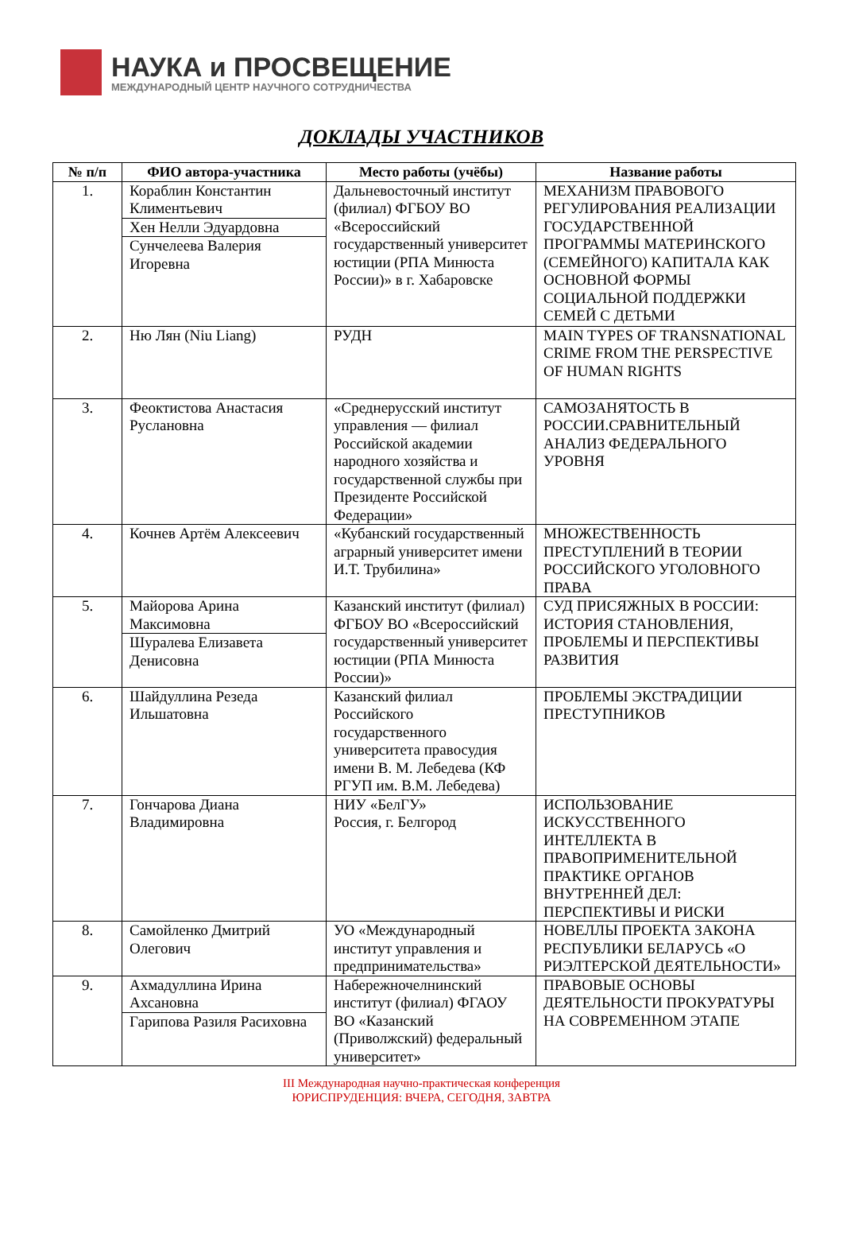НАУКА и ПРОСВЕЩЕНИЕ
МЕЖДУНАРОДНЫЙ ЦЕНТР НАУЧНОГО СОТРУДНИЧЕСТВА
ДОКЛАДЫ УЧАСТНИКОВ
| № п/п | ФИО автора-участника | Место работы (учёбы) | Название работы |
| --- | --- | --- | --- |
| 1. | Кораблин Константин Климентьевич Хен Нелли Эдуардовна Сунчелеева Валерия Игоревна | Дальневосточный институт (филиал) ФГБОУ ВО «Всероссийский государственный университет юстиции (РПА Минюста России)» в г. Хабаровске | МЕХАНИЗМ ПРАВОВОГО РЕГУЛИРОВАНИЯ РЕАЛИЗАЦИИ ГОСУДАРСТВЕННОЙ ПРОГРАММЫ МАТЕРИНСКОГО (СЕМЕЙНОГО) КАПИТАЛА КАК ОСНОВНОЙ ФОРМЫ СОЦИАЛЬНОЙ ПОДДЕРЖКИ СЕМЕЙ С ДЕТЬМИ |
| 2. | Ню Лян (Niu Liang) | РУДН | MAIN TYPES OF TRANSNATIONAL CRIME FROM THE PERSPECTIVE OF HUMAN RIGHTS |
| 3. | Феоктистова Анастасия Руслановна | «Среднерусский институт управления — филиал Российской академии народного хозяйства и государственной службы при Президенте Российской Федерации» | САМОЗАНЯТОСТЬ В РОССИИ.СРАВНИТЕЛЬНЫЙ АНАЛИЗ ФЕДЕРАЛЬНОГО УРОВНЯ |
| 4. | Кочнев Артём Алексеевич | «Кубанский государственный аграрный университет имени И.Т. Трубилина» | МНОЖЕСТВЕННОСТЬ ПРЕСТУПЛЕНИЙ В ТЕОРИИ РОССИЙСКОГО УГОЛОВНОГО ПРАВА |
| 5. | Майорова Арина Максимовна Шуралева Елизавета Денисовна | Казанский институт (филиал) ФГБОУ ВО «Всероссийский государственный университет юстиции (РПА Минюста России)» | СУД ПРИСЯЖНЫХ В РОССИИ: ИСТОРИЯ СТАНОВЛЕНИЯ, ПРОБЛЕМЫ И ПЕРСПЕКТИВЫ РАЗВИТИЯ |
| 6. | Шайдуллина Резеда Ильшатовна | Казанский филиал Российского государственного университета правосудия имени В. М. Лебедева (КФ РГУП им. В.М. Лебедева) | ПРОБЛЕМЫ ЭКСТРАДИЦИИ ПРЕСТУПНИКОВ |
| 7. | Гончарова Диана Владимировна | НИУ «БелГУ» Россия, г. Белгород | ИСПОЛЬЗОВАНИЕ ИСКУССТВЕННОГО ИНТЕЛЛЕКТА В ПРАВОПРИМЕНИТЕЛЬНОЙ ПРАКТИКЕ ОРГАНОВ ВНУТРЕННЕЙ ДЕЛ: ПЕРСПЕКТИВЫ И РИСКИ |
| 8. | Самойленко Дмитрий Олегович | УО «Международный институт управления и предпринимательства» | НОВЕЛЛЫ ПРОЕКТА ЗАКОНА РЕСПУБЛИКИ БЕЛАРУСЬ «О РИЭЛТЕРСКОЙ ДЕЯТЕЛЬНОСТИ» |
| 9. | Ахмадуллина Ирина Ахсановна Гарипова Разиля Расиховна | Набережночелнинский институт (филиал) ФГАОУ ВО «Казанский (Приволжский) федеральный университет» | ПРАВОВЫЕ ОСНОВЫ ДЕЯТЕЛЬНОСТИ ПРОКУРАТУРЫ НА СОВРЕМЕННОМ ЭТАПЕ |
III Международная научно-практическая конференция
ЮРИСПРУДЕНЦИЯ: ВЧЕРА, СЕГОДНЯ, ЗАВТРА